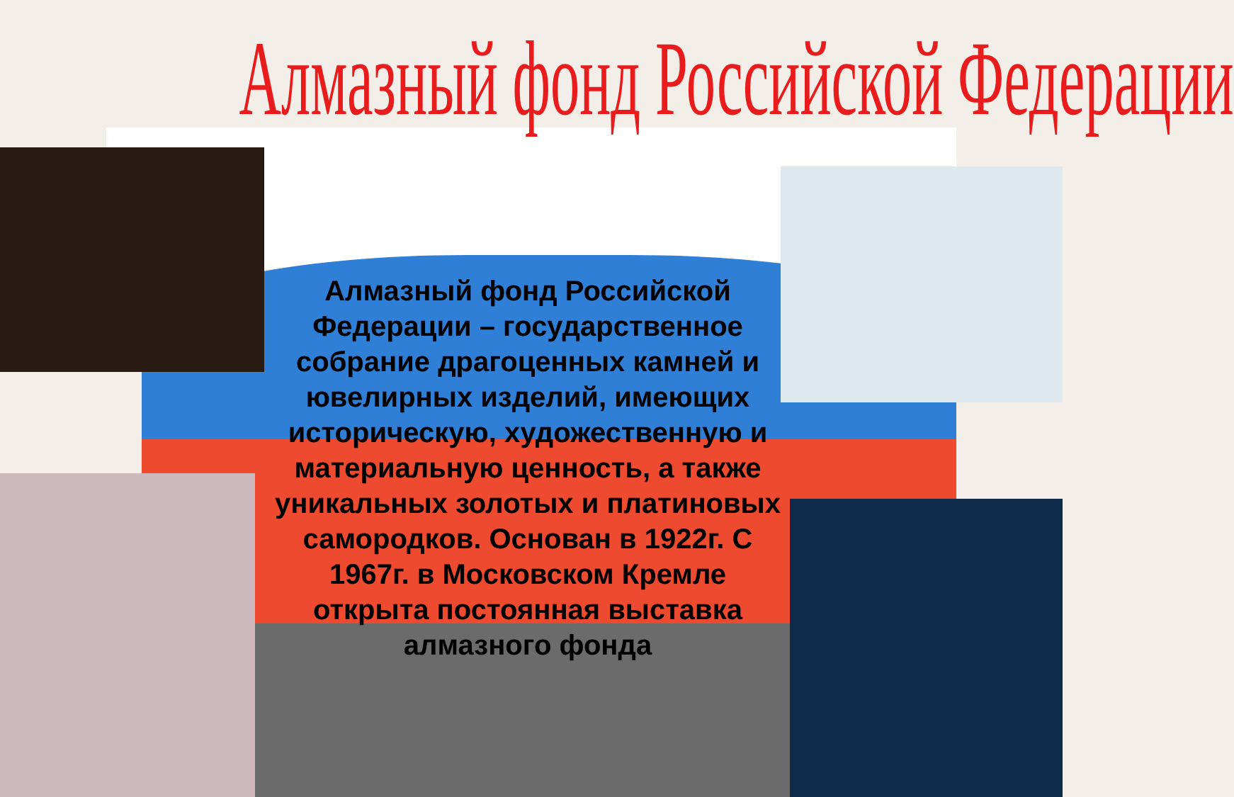Алмазный фонд Российской Федерации
Алмазный фонд Российской Федерации – государственное собрание драгоценных камней и ювелирных изделий, имеющих историческую, художественную и материальную ценность, а также уникальных золотых и платиновых самородков. Основан в 1922г. С 1967г. в Московском Кремле открыта постоянная выставка алмазного фонда